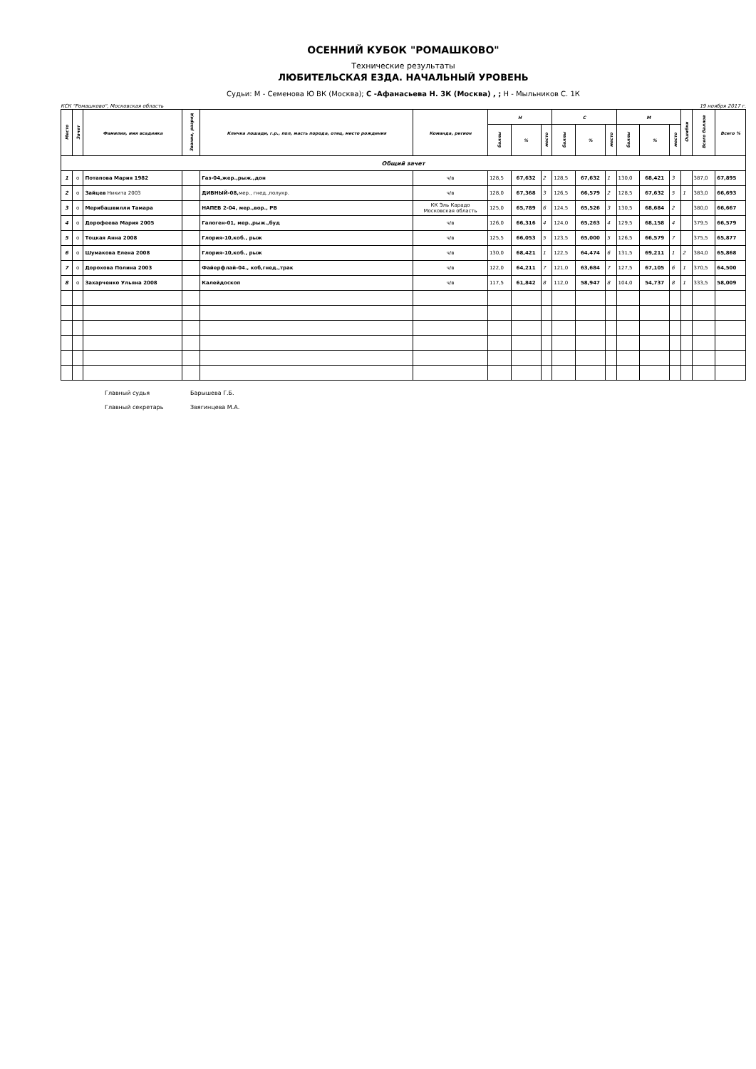ОСЕННИЙ КУБОК "РОМАШКОВО"
Технические результаты
ЛЮБИТЕЛЬСКАЯ ЕЗДА. НАЧАЛЬНЫЙ УРОВЕНЬ
Судьи: М - Семенова Ю ВК (Москва); С -Афанасьева Н. 3К (Москва) , ; Н - Мыльников С. 1К
КСК "Ромашково", Московская область 19 ноября 2017 г.
| Место | Зачет | Фамилия, имя всадника | Звание, разряд | Кличка лошади, г.р., пол, масть порода, отец, место рождения | Команда, регион | Н | | | С | | | М | | | Ошибки | Всего баллов | Всего % |
| --- | --- | --- | --- | --- | --- | --- | --- | --- | --- | --- | --- | --- | --- | --- | --- | --- | --- |
| | | | | | | баллы | % | место | баллы | % | место | баллы | % | место | | | |
| Общий зачет | | | | | | | | | | | | | | | | | |
| 1 | о | Потапова Мария 1982 | | Газ-04,жер.,рыж.,дон | ч/в | 128,5 | 67,632 | 2 | 128,5 | 67,632 | 1 | 130,0 | 68,421 | 3 | | 387,0 | 67,895 |
| 2 | о | Зайцев Никита 2003 | | ДИВНЫЙ-08, мер., гнед.,полукр. | ч/в | 128,0 | 67,368 | 3 | 126,5 | 66,579 | 2 | 128,5 | 67,632 | 5 | 1 | 383,0 | 66,693 |
| 3 | о | Мерибашвилли Тамара | | НАПЕВ 2-04, мер.,вор., РВ | КК Эль Карадо Московская область | 125,0 | 65,789 | 6 | 124,5 | 65,526 | 3 | 130,5 | 68,684 | 2 | | 380,0 | 66,667 |
| 4 | о | Дорофеева Мария 2005 | | Галоген-01, мер.,рыж.,буд | ч/в | 126,0 | 66,316 | 4 | 124,0 | 65,263 | 4 | 129,5 | 68,158 | 4 | | 379,5 | 66,579 |
| 5 | о | Тоцкая Анна 2008 | | Глория-10,коб., рыж | ч/в | 125,5 | 66,053 | 5 | 123,5 | 65,000 | 5 | 126,5 | 66,579 | 7 | | 375,5 | 65,877 |
| 6 | о | Шумакова Елена 2008 | | Глория-10,коб., рыж | ч/в | 130,0 | 68,421 | 1 | 122,5 | 64,474 | 6 | 131,5 | 69,211 | 1 | 2 | 384,0 | 65,868 |
| 7 | о | Дорохова Полина 2003 | | Файерфлай-04., коб,гнед.,трак | ч/в | 122,0 | 64,211 | 7 | 121,0 | 63,684 | 7 | 127,5 | 67,105 | 6 | 1 | 370,5 | 64,500 |
| 8 | о | Захарченко Ульяна 2008 | | Калейдоскоп | ч/в | 117,5 | 61,842 | 8 | 112,0 | 58,947 | 8 | 104,0 | 54,737 | 8 | 1 | 333,5 | 58,009 |
Главный судья Барышева Г.Б.
Главный секретарь Звягинцева М.А.